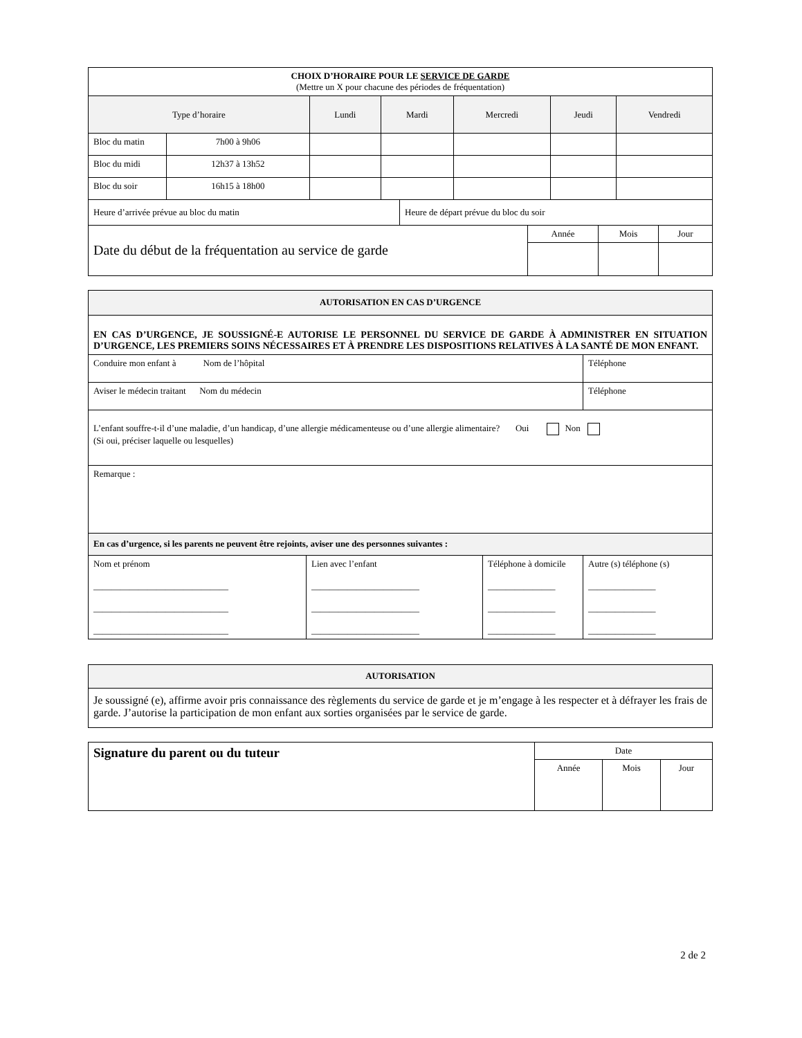| CHOIX D’HORAIRE POUR LE SERVICE DE GARDE (Mettre un X pour chacune des périodes de fréquentation) | | | | | | |
| Type d’horaire | | Lundi | Mardi | Mercredi | Jeudi | Vendredi |
| Bloc du matin | 7h00 à 9h06 | | | | | |
| Bloc du midi | 12h37 à 13h52 | | | | | |
| Bloc du soir | 16h15 à 18h00 | | | | | |
| Heure d’arrivée prévue au bloc du matin | Heure de départ prévue du bloc du soir |
| Date du début de la fréquentation au service de garde | Année | Mois | Jour |
| AUTORISATION EN CAS D’URGENCE | | | |
| EN CAS D’URGENCE, JE SOUSSIGNÉ-E AUTORISE LE PERSONNEL DU SERVICE DE GARDE À ADMINISTRER EN SITUATION D’URGENCE, LES PREMIERS SOINS NÉCESSAIRES ET À PRENDRE LES DISPOSITIONS RELATIVES À LA SANTÉ DE MON ENFANT. | | | |
| Conduire mon enfant à Nom de l’hôpital | | | Téléphone |
| Aviser le médecin traitant Nom du médecin | | | Téléphone |
| L’enfant souffre-t-il d’une maladie, d’un handicap, d’une allergie médicamenteuse ou d’une allergie alimentaire? Oui Non (Si oui, préciser laquelle ou lesquelles) | | | |
| Remarque : | | | |
| En cas d’urgence, si les parents ne peuvent être rejoints, aviser une des personnes suivantes : | | | |
| Nom et prénom ______________________________ ______________________________ ______________________________ | Lien avec l’enfant ________________________ ________________________ ________________________ | Téléphone à domicile _______________ _______________ _______________ | Autre (s) téléphone (s) _______________ _______________ _______________ |
| AUTORISATION |
| Je soussigné (e), affirme avoir pris connaissance des règlements du service de garde et je m’engage à les respecter et à défrayer les frais de garde. J’autorise la participation de mon enfant aux sorties organisées par le service de garde. |
| Signature du parent ou du tuteur | Date | | |
| | Année | Mois | Jour |
2 de 2